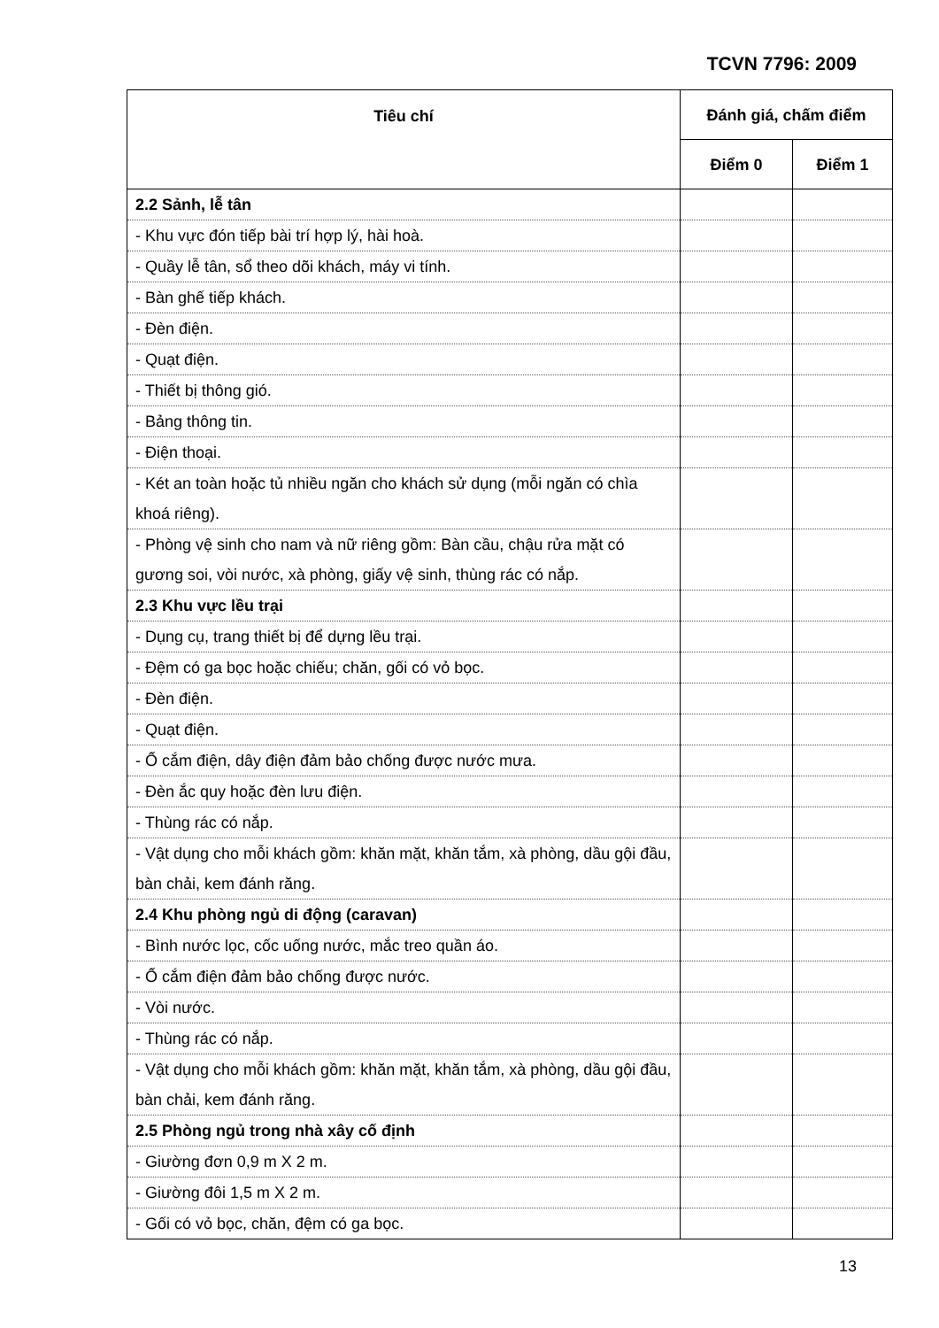TCVN 7796: 2009
| Tiêu chí | Đánh giá, chấm điểm | |
| --- | --- | --- |
| | Điểm 0 | Điểm 1 |
| 2.2 Sảnh, lễ tân | | |
| - Khu vực đón tiếp bài trí hợp lý, hài hoà. | | |
| - Quầy lễ tân, sổ theo dõi khách, máy vi tính. | | |
| - Bàn ghế tiếp khách. | | |
| - Đèn điện. | | |
| - Quạt điện. | | |
| - Thiết bị thông gió. | | |
| - Bảng thông tin. | | |
| - Điện thoại. | | |
| - Két an toàn hoặc tủ nhiều ngăn cho khách sử dụng (mỗi ngăn có chìa khoá riêng). | | |
| - Phòng vệ sinh cho nam và nữ riêng gồm: Bàn cầu, chậu rửa mặt có gương soi, vòi nước, xà phòng, giấy vệ sinh, thùng rác có nắp. | | |
| 2.3 Khu vực lều trại | | |
| - Dụng cụ, trang thiết bị để dựng lều trại. | | |
| - Đệm có ga bọc hoặc chiếu; chăn, gối có vỏ bọc. | | |
| - Đèn điện. | | |
| - Quạt điện. | | |
| - Ổ cắm điện, dây điện đảm bảo chống được nước mưa. | | |
| - Đèn ắc quy hoặc đèn lưu điện. | | |
| - Thùng rác có nắp. | | |
| - Vật dụng cho mỗi khách gồm: khăn mặt, khăn tắm, xà phòng, dầu gội đầu, bàn chải, kem đánh răng. | | |
| 2.4 Khu phòng ngủ di động (caravan) | | |
| - Bình nước lọc, cốc uống nước, mắc treo quần áo. | | |
| - Ổ cắm điện đảm bảo chống được nước. | | |
| - Vòi nước. | | |
| - Thùng rác có nắp. | | |
| - Vật dụng cho mỗi khách gồm: khăn mặt, khăn tắm, xà phòng, dầu gội đầu, bàn chải, kem đánh răng. | | |
| 2.5 Phòng ngủ trong nhà xây cố định | | |
| - Giường đơn 0,9 m X 2 m. | | |
| - Giường đôi 1,5 m X 2 m. | | |
| - Gối có vỏ bọc, chăn, đệm có ga bọc. | | |
13